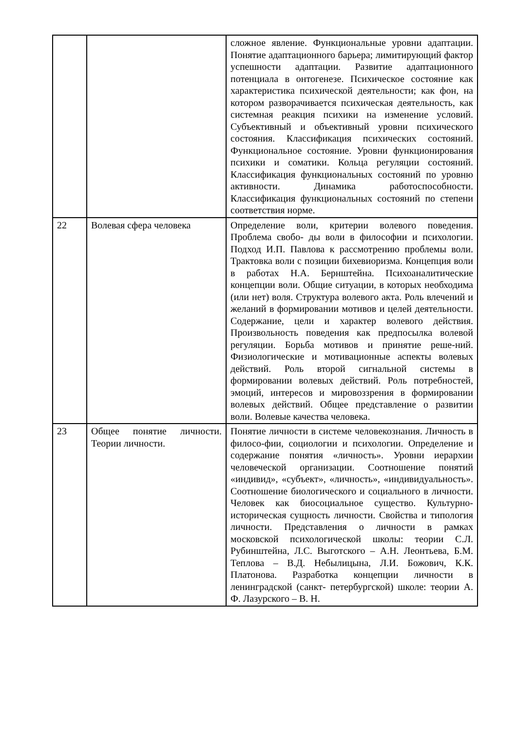| | | сложное явление. Функциональные уровни адаптации. Понятие адаптационного барьера; лимитирующий фактор успешности адаптации. Развитие адаптационного потенциала в онтогенезе. Психическое состояние как характеристика психической деятельности; как фон, на котором разворачивается психическая деятельность, как системная реакция психики на изменение условий. Субъективный и объективный уровни психического состояния. Классификация психических состояний. Функциональное состояние. Уровни функционирования психики и соматики. Кольца регуляции состояний. Классификация функциональных состояний по уровню активности. Динамика работоспособности. Классификация функциональных состояний по степени соответствия норме. |
| 22 | Волевая сфера человека | Определение воли, критерии волевого поведения. Проблема свобо- ды воли в философии и психологии. Подход И.П. Павлова к рассмотрению проблемы воли. Трактовка воли с позиции бихевиоризма. Концепция воли в работах Н.А. Бернштейна. Психоаналитические концепции воли. Общие ситуации, в которых необходима (или нет) воля. Структура волевого акта. Роль влечений и желаний в формировании мотивов и целей деятельности. Содержание, цели и характер волевого действия. Произвольность поведения как предпосылка волевой регуляции. Борьба мотивов и принятие реше-ний. Физиологические и мотивационные аспекты волевых действий. Роль второй сигнальной системы в формировании волевых действий. Роль потребностей, эмоций, интересов и мировоззрения в формировании волевых действий. Общее представление о развитии воли. Волевые качества человека. |
| 23 | Общее понятие личности. Теории личности. | Понятие личности в системе человекознания. Личность в филосо-фии, социологии и психологии. Определение и содержание понятия «личность». Уровни иерархии человеческой организации. Соотношение понятий «индивид», «субъект», «личность», «индивидуальность». Соотношение биологического и социального в личности. Человек как биосоциальное существо. Культурно-историческая сущность личности. Свойства и типология личности. Представления о личности в рамках московской психологической школы: теории С.Л. Рубинштейна, Л.С. Выготского – А.Н. Леонтьева, Б.М. Теплова – В.Д. Небылицына, Л.И. Божович, К.К. Платонова. Разработка концепции личности в ленинградской (санкт- петербургской) школе: теории А. Ф. Лазурского – В. Н. |